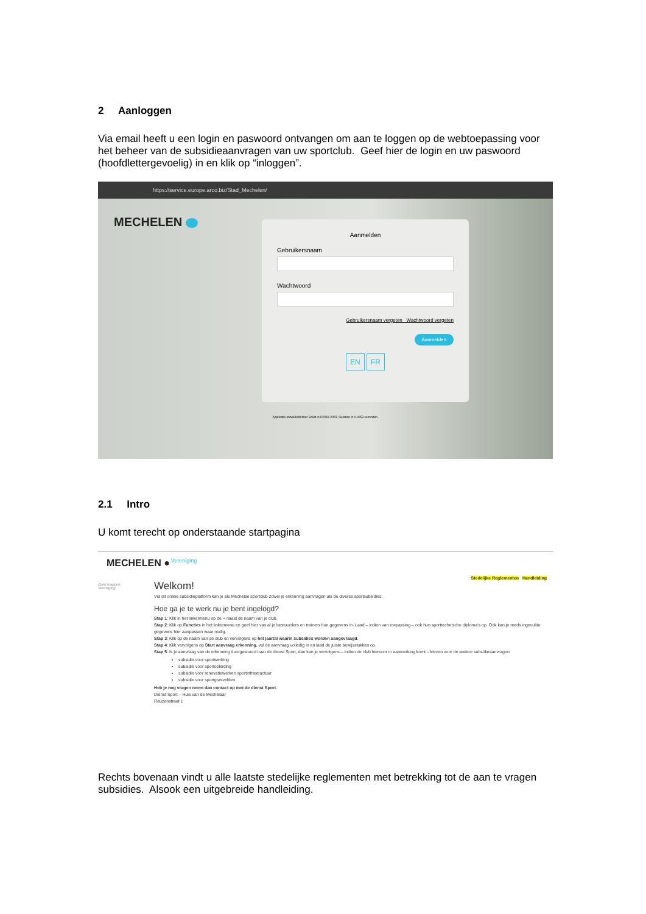2 Aanloggen
Via email heeft u een login en paswoord ontvangen om aan te loggen op de webtoepassing voor het beheer van de subsidieaanvragen van uw sportclub. Geef hier de login en uw paswoord (hoofdlettergevoelig) in en klik op “inloggen”.
https://service.europe.arco.biz/Stad_Mechelen/
MECHELEN
Aanmelden
Gebruikersnaam
Wachtwoord
Gebruikersnaam vergeten Wachtwoord vergeten
Aanmelden
EN FR
Applicatie ontwikkeld door Soluz.io ©2018-2023. Geladen in 0.0053 seconden.
2.1 Intro
U komt terecht op onderstaande startpagina
MECHELEN ● Vereniging
Stedelijke Reglementen Handleiding
Zoek mappen
Vereniging
Welkom!
Via dit online subsidieplatform kan je als Mechelse sportclub zowel je erkenning aanvragen als de diverse sportsubsidies.
Hoe ga je te werk nu je bent ingelogd?
Stap 1: Klik in het linkermenu op de + naast de naam van je club.
Stap 2: Klik op Functies in het linkermenu en geef hier van al je bestuurders en trainers hun gegevens in. Laad – indien van toepassing – ook hun sporttechnische diploma's op. Ook kan je reeds ingevulde gegevens hier aanpassen waar nodig.
Stap 3: Klik op de naam van de club en vervolgens op het jaartal waarin subsidies worden aangevraagd.
Stap 4: Klik vervolgens op Start aanvraag erkenning, vul de aanvraag volledig in en laad de juiste bewijsstukken op.
Stap 5: Is je aanvraag van de erkenning doorgestuurd naar de dienst Sport, dan kan je vervolgens – indien de club hiervoor in aanmerking komt – kiezen voor de andere subsidieaanvragen:
subsidie voor sportwerking
subsidie voor sportopleiding
subsidie voor renovatiewerken sportinfrastructuur
subsidie voor sportgrasvelden
Heb je nog vragen neem dan contact op met de dienst Sport.
Dienst Sport – Huis van de Mechelaar
Reuzenstraat 1
Rechts bovenaan vindt u alle laatste stedelijke reglementen met betrekking tot de aan te vragen subsidies. Alsook een uitgebreide handleiding.